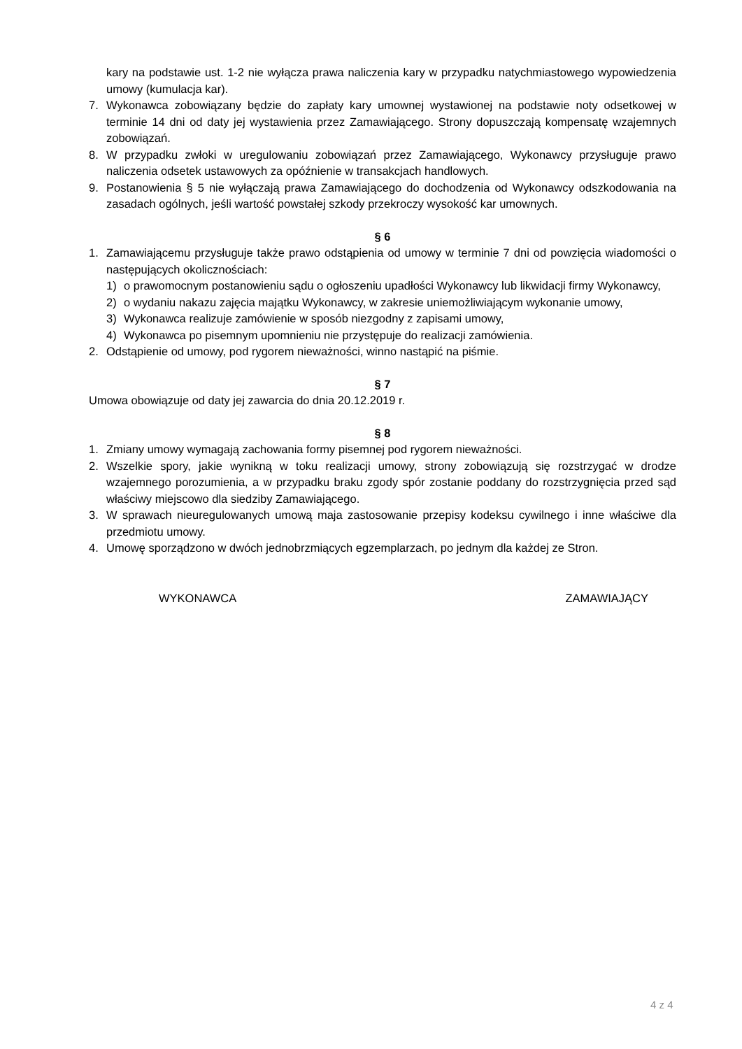kary na podstawie ust. 1-2 nie wyłącza prawa naliczenia kary w przypadku natychmiastowego wypowiedzenia umowy (kumulacja kar).
7. Wykonawca zobowiązany będzie do zapłaty kary umownej wystawionej na podstawie noty odsetkowej w terminie 14 dni od daty jej wystawienia przez Zamawiającego. Strony dopuszczają kompensatę wzajemnych zobowiązań.
8. W przypadku zwłoki w uregulowaniu zobowiązań przez Zamawiającego, Wykonawcy przysługuje prawo naliczenia odsetek ustawowych za opóźnienie w transakcjach handlowych.
9. Postanowienia § 5 nie wyłączają prawa Zamawiającego do dochodzenia od Wykonawcy odszkodowania na zasadach ogólnych, jeśli wartość powstałej szkody przekroczy wysokość kar umownych.
§ 6
1. Zamawiającemu przysługuje także prawo odstąpienia od umowy w terminie 7 dni od powzięcia wiadomości o następujących okolicznościach:
1) o prawomocnym postanowieniu sądu o ogłoszeniu upadłości Wykonawcy lub likwidacji firmy Wykonawcy,
2) o wydaniu nakazu zajęcia majątku Wykonawcy, w zakresie uniemożliwiającym wykonanie umowy,
3) Wykonawca realizuje zamówienie w sposób niezgodny z zapisami umowy,
4) Wykonawca po pisemnym upomnieniu nie przystępuje do realizacji zamówienia.
2. Odstąpienie od umowy, pod rygorem nieważności, winno nastąpić na piśmie.
§ 7
Umowa obowiązuje od daty jej zawarcia do dnia 20.12.2019 r.
§ 8
1. Zmiany umowy wymagają zachowania formy pisemnej pod rygorem nieważności.
2. Wszelkie spory, jakie wynikną w toku realizacji umowy, strony zobowiązują się rozstrzygać w drodze wzajemnego porozumienia, a w przypadku braku zgody spór zostanie poddany do rozstrzygnięcia przed sąd właściwy miejscowo dla siedziby Zamawiającego.
3. W sprawach nieuregulowanych umową maja zastosowanie przepisy kodeksu cywilnego i inne właściwe dla przedmiotu umowy.
4. Umowę sporządzono w dwóch jednobrzmiących egzemplarzach, po jednym dla każdej ze Stron.
WYKONAWCA ZAMAWIAJĄCY
4 z 4